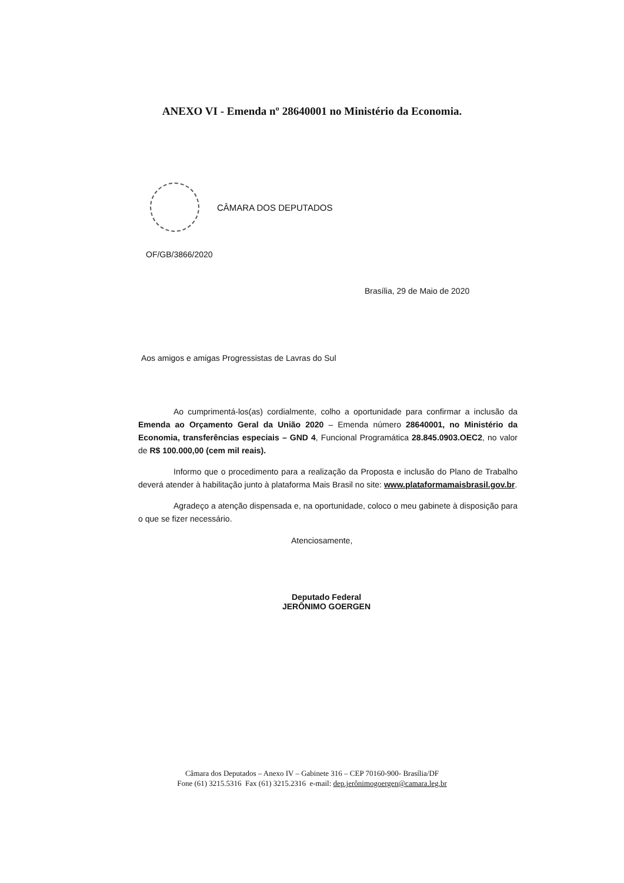ANEXO VI - Emenda nº 28640001 no Ministério da Economia.
CÂMARA DOS DEPUTADOS
OF/GB/3866/2020
Brasília, 29 de Maio de 2020
Aos amigos e amigas Progressistas de Lavras do Sul
Ao cumprimentá-los(as) cordialmente, colho a oportunidade para confirmar a inclusão da Emenda ao Orçamento Geral da União 2020 – Emenda número 28640001, no Ministério da Economia, transferências especiais – GND 4, Funcional Programática 28.845.0903.OEC2, no valor de R$ 100.000,00 (cem mil reais).
Informo que o procedimento para a realização da Proposta e inclusão do Plano de Trabalho deverá atender à habilitação junto à plataforma Mais Brasil no site: www.plataformamaisbrasil.gov.br.
Agradeço a atenção dispensada e, na oportunidade, coloco o meu gabinete à disposição para o que se fizer necessário.
Atenciosamente,
Deputado Federal
JERÔNIMO GOERGEN
Câmara dos Deputados – Anexo IV – Gabinete 316 – CEP 70160-900- Brasília/DF
Fone (61) 3215.5316 Fax (61) 3215.2316 e-mail: dep.jerônimogoergen@camara.leg.br